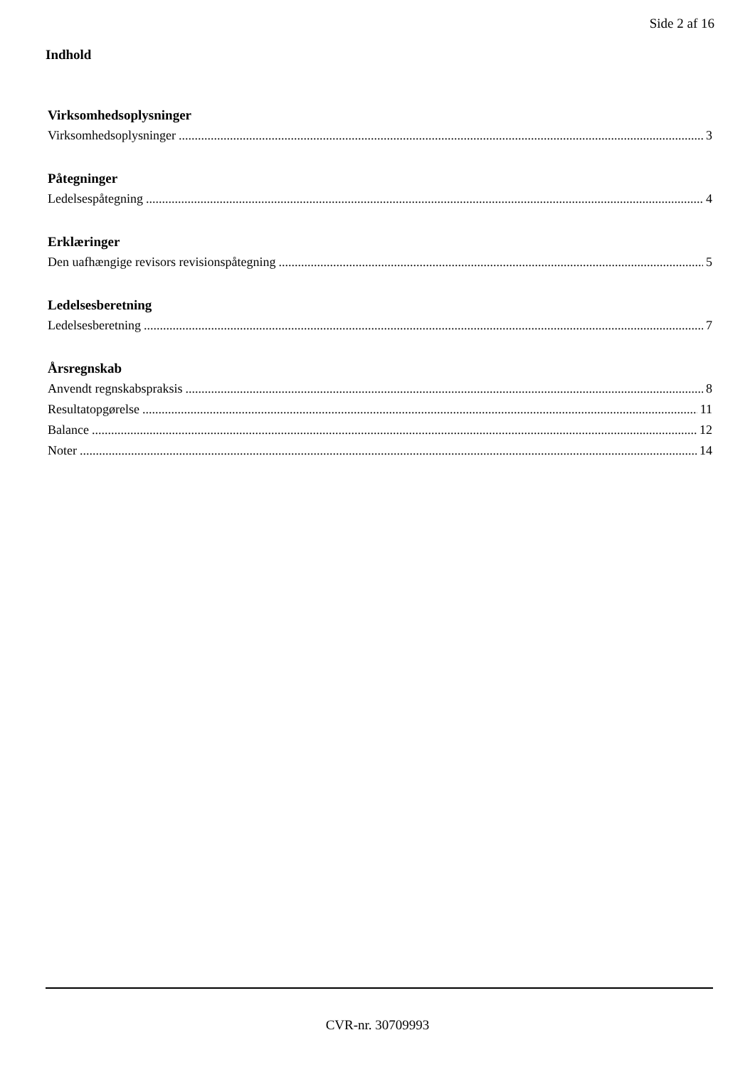Side 2 af 16
Indhold
Virksomhedsoplysninger
Virksomhedsoplysninger 3
Påtegninger
Ledelsespåtegning 4
Erklæringer
Den uafhængige revisors revisionspåtegning 5
Ledelsesberetning
Ledelsesberetning 7
Årsregnskab
Anvendt regnskabspraksis 8
Resultatopgørelse 11
Balance 12
Noter 14
CVR-nr. 30709993